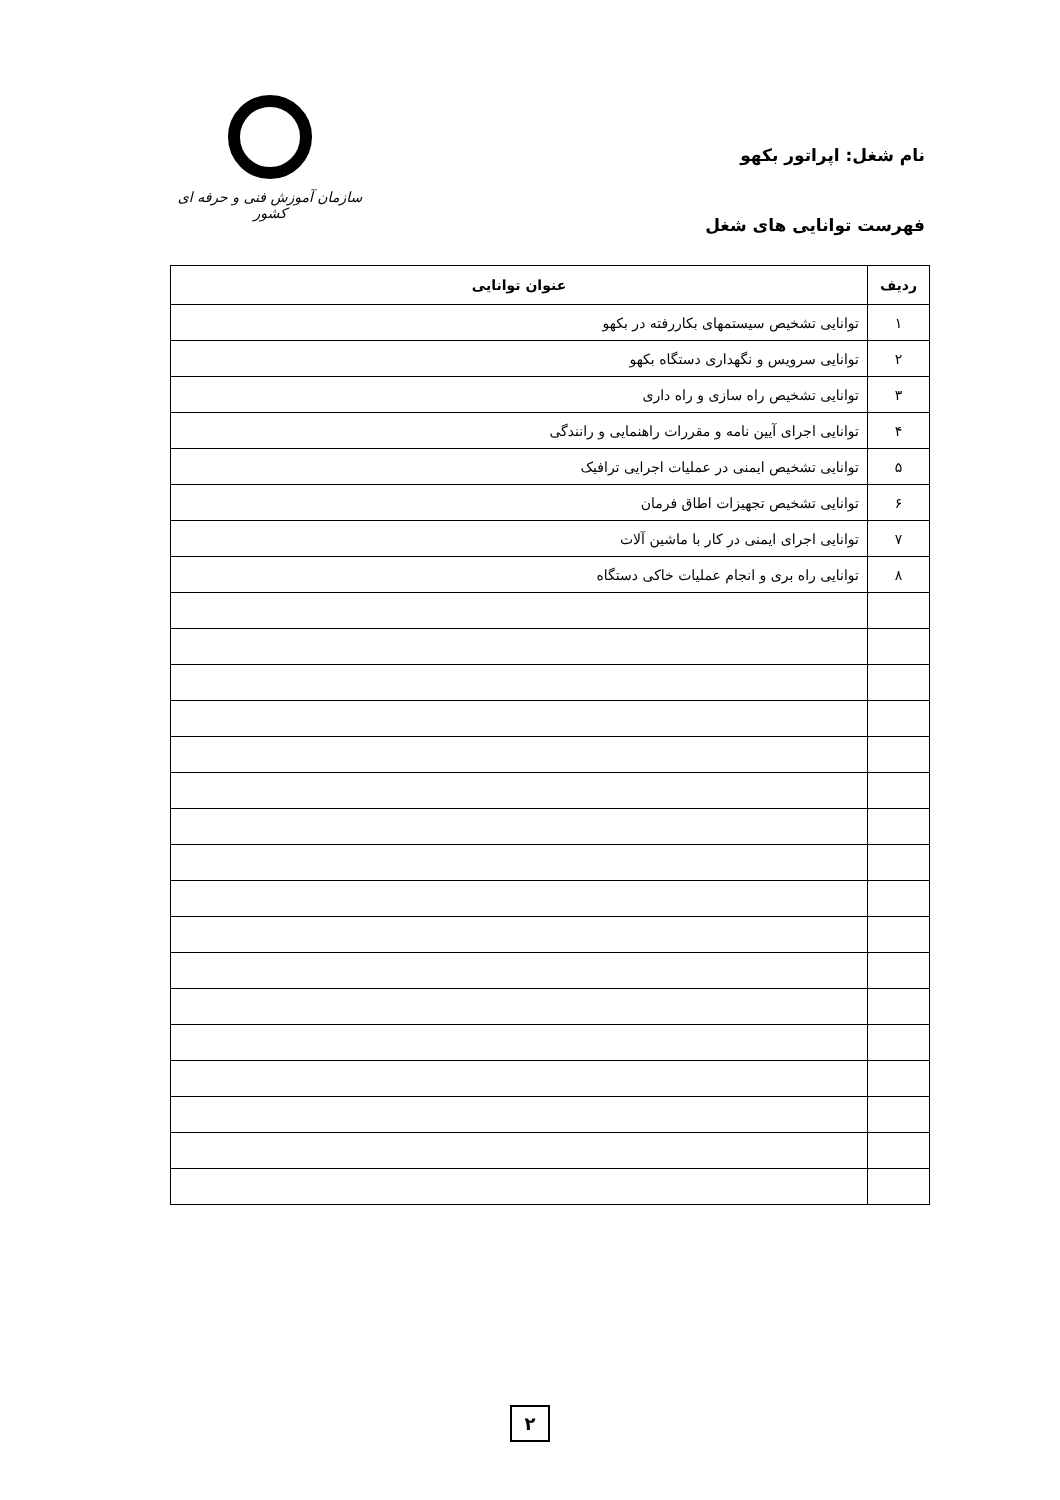نام شغل: اپراتور بکهو
فهرست توانایی های شغل
سازمان آموزش فنی و حرفه ای کشور
| ردیف | عنوان توانایی |
| --- | --- |
| ۱ | توانایی تشخیص سیستمهای بکاررفته در بکهو |
| ۲ | توانایی سرویس و نگهداری دستگاه بکهو |
| ۳ | توانایی تشخیص راه سازی و راه داری |
| ۴ | توانایی اجرای آیین نامه و مقررات راهنمایی و رانندگی |
| ۵ | توانایی تشخیص ایمنی در عملیات اجرایی ترافیک |
| ۶ | توانایی تشخیص تجهیزات اطاق فرمان |
| ۷ | توانایی اجرای ایمنی در کار با ماشین آلات |
| ۸ | توانایی راه بری و انجام عملیات خاکی دستگاه |
۲